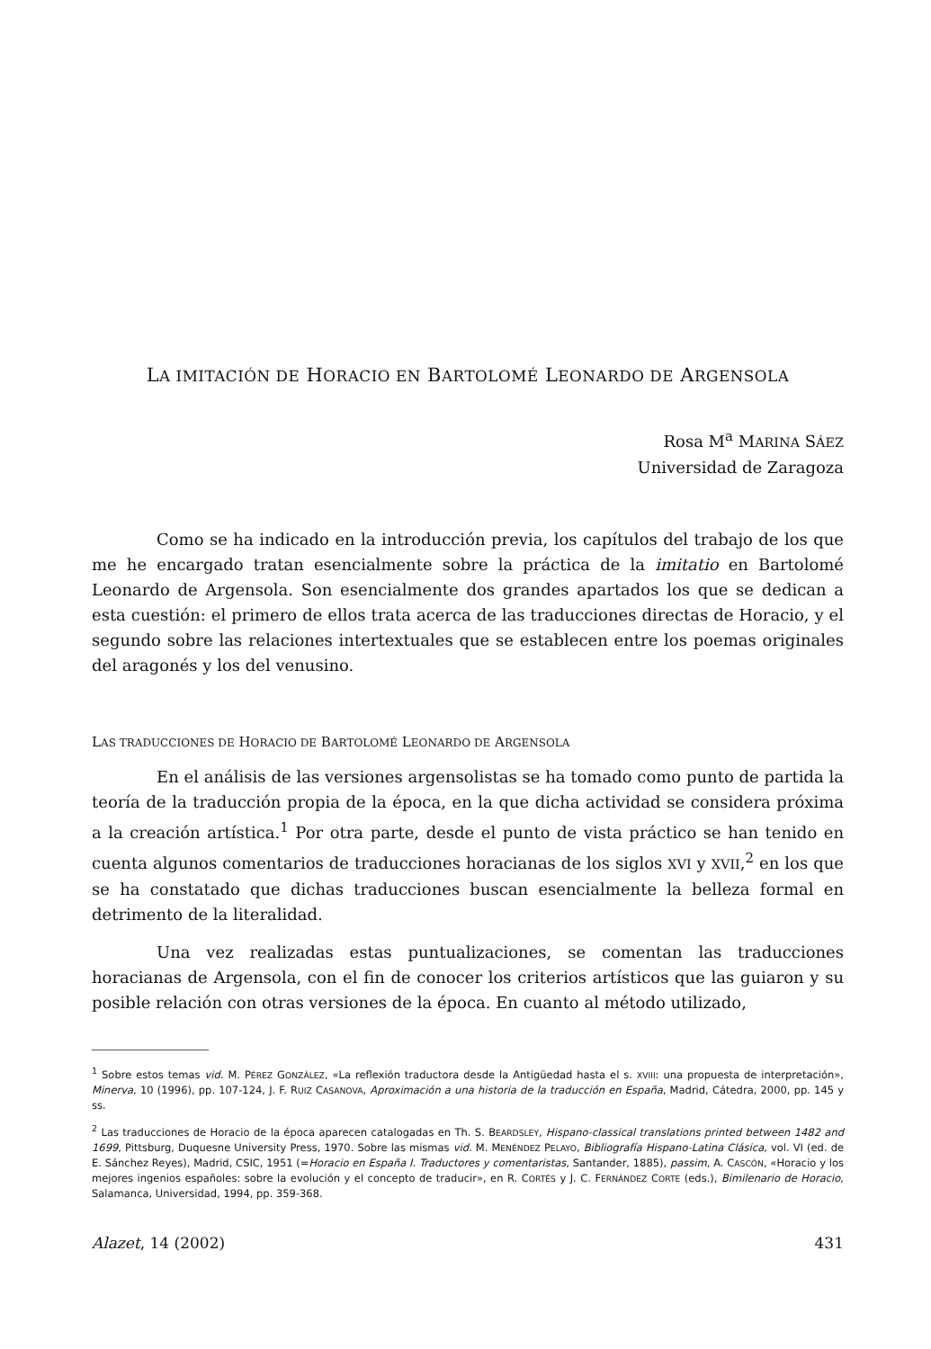LA IMITACIÓN DE HORACIO EN BARTOLOMÉ LEONARDO DE ARGENSOLA
Rosa M<sup>a</sup> MARINA SÁEZ
Universidad de Zaragoza
Como se ha indicado en la introducción previa, los capítulos del trabajo de los que me he encargado tratan esencialmente sobre la práctica de la imitatio en Bartolomé Leonardo de Argensola. Son esencialmente dos grandes apartados los que se dedican a esta cuestión: el primero de ellos trata acerca de las traducciones directas de Horacio, y el segundo sobre las relaciones intertextuales que se establecen entre los poemas originales del aragonés y los del venusino.
LAS TRADUCCIONES DE HORACIO DE BARTOLOMÉ LEONARDO DE ARGENSOLA
En el análisis de las versiones argensolistas se ha tomado como punto de partida la teoría de la traducción propia de la época, en la que dicha actividad se considera próxima a la creación artística.<sup>1</sup> Por otra parte, desde el punto de vista práctico se han tenido en cuenta algunos comentarios de traducciones horacianas de los siglos XVI y XVII,<sup>2</sup> en los que se ha constatado que dichas traducciones buscan esencialmente la belleza formal en detrimento de la literalidad.
Una vez realizadas estas puntualizaciones, se comentan las traducciones horacianas de Argensola, con el fin de conocer los criterios artísticos que las guiaron y su posible relación con otras versiones de la época. En cuanto al método utilizado,
<sup>1</sup> Sobre estos temas vid. M. PÉREZ GONZÁLEZ, «La reflexión traductora desde la Antigüedad hasta el s. XVIII: una propuesta de interpretación», Minerva, 10 (1996), pp. 107-124, J. F. RUIZ CASANOVA, Aproximación a una historia de la traducción en España, Madrid, Cátedra, 2000, pp. 145 y ss.
<sup>2</sup> Las traducciones de Horacio de la época aparecen catalogadas en Th. S. BEARDSLEY, Hispano-classical translations printed between 1482 and 1699, Pittsburg, Duquesne University Press, 1970. Sobre las mismas vid. M. MENÉNDEZ PELAYO, Bibliografía Hispano-Latina Clásica, vol. VI (ed. de E. Sánchez Reyes), Madrid, CSIC, 1951 (=Horacio en España I. Traductores y comentaristas, Santander, 1885), passim, A. CASCÓN, «Horacio y los mejores ingenios españoles: sobre la evolución y el concepto de traducir», en R. CORTÉS y J. C. FERNÁNDEZ CORTE (eds.), Bimilenario de Horacio, Salamanca, Universidad, 1994, pp. 359-368.
Alazet, 14 (2002) 431